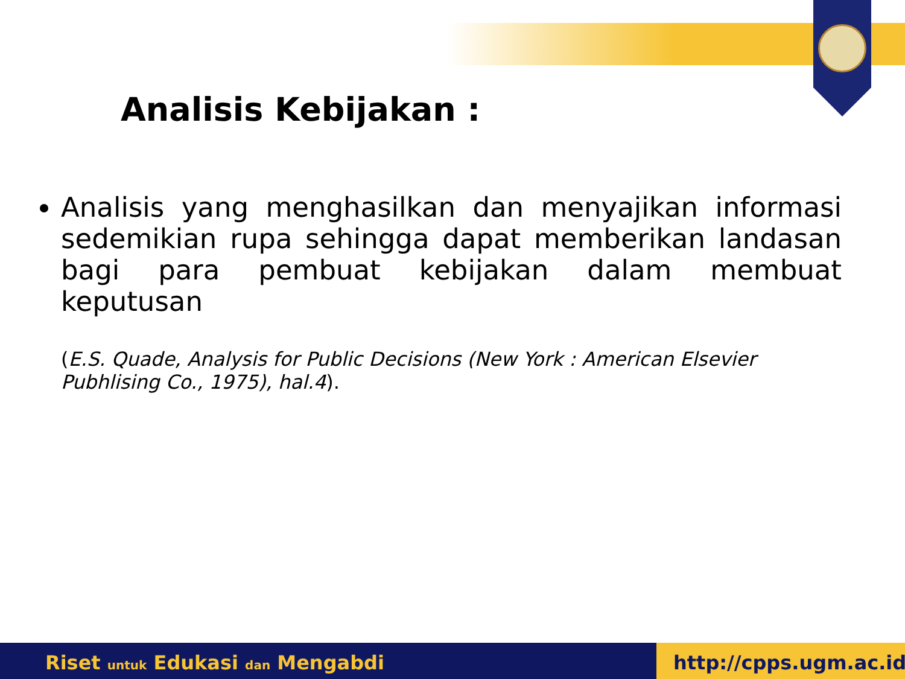Analisis Kebijakan :
Analisis yang menghasilkan dan menyajikan informasi sedemikian rupa sehingga dapat memberikan landasan bagi para pembuat kebijakan dalam membuat keputusan
(E.S. Quade, Analysis for Public Decisions (New York : American Elsevier Pubhlising Co., 1975), hal.4).
Riset untuk Edukasi dan Mengabdi
http://cpps.ugm.ac.id